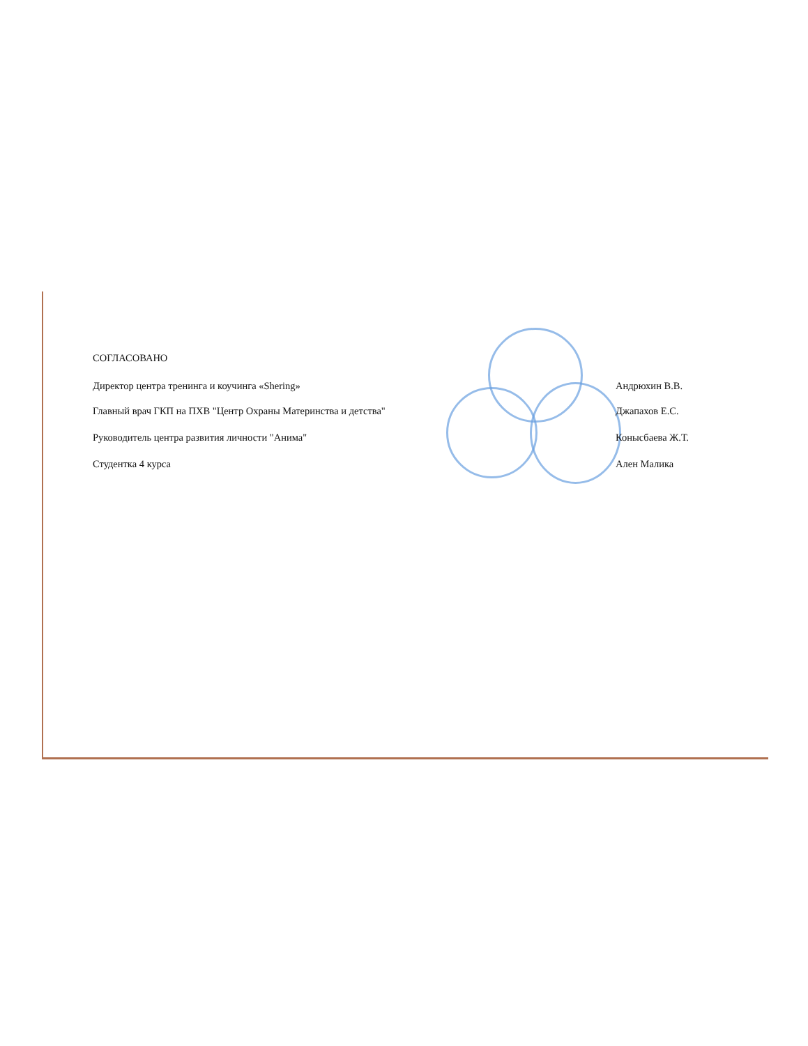СОГЛАСОВАНО
Директор центра тренинга и коучинга «Shering» Андрюхин В.В.
Главный врач ГКП на ПХВ "Центр Охраны Материнства и детства" Джапахов Е.С.
Руководитель центра развития личности "Анима" Конысбаева Ж.Т.
Студентка 4 курса Ален Малика